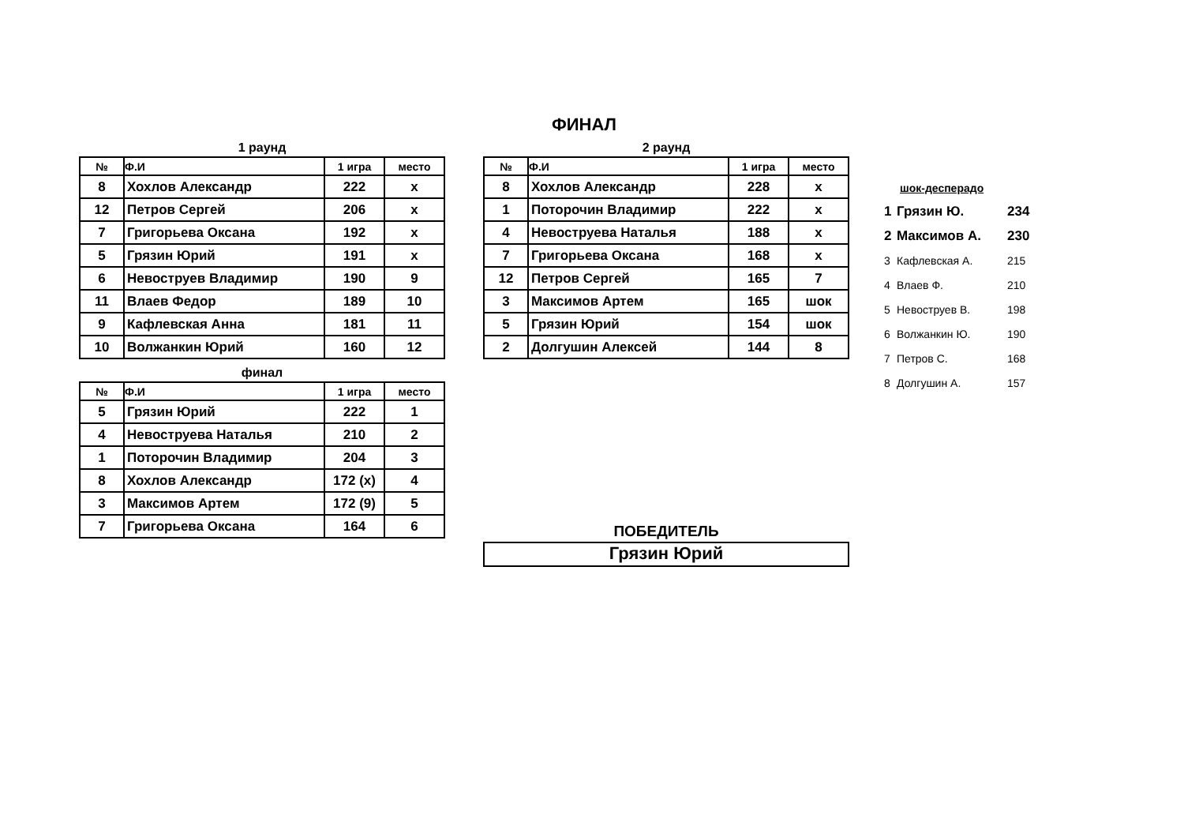ФИНАЛ
1 раунд
| № | Ф.И | 1 игра | место |
| --- | --- | --- | --- |
| 8 | Хохлов Александр | 222 | x |
| 12 | Петров Сергей | 206 | x |
| 7 | Григорьева Оксана | 192 | x |
| 5 | Грязин Юрий | 191 | x |
| 6 | Невоструев Владимир | 190 | 9 |
| 11 | Влаев Федор | 189 | 10 |
| 9 | Кафлевская Анна | 181 | 11 |
| 10 | Волжанкин Юрий | 160 | 12 |
финал
| № | Ф.И | 1 игра | место |
| --- | --- | --- | --- |
| 5 | Грязин Юрий | 222 | 1 |
| 4 | Невоструева Наталья | 210 | 2 |
| 1 | Поторочин Владимир | 204 | 3 |
| 8 | Хохлов Александр | 172 (x) | 4 |
| 3 | Максимов Артем | 172 (9) | 5 |
| 7 | Григорьева Оксана | 164 | 6 |
2 раунд
| № | Ф.И | 1 игра | место |
| --- | --- | --- | --- |
| 8 | Хохлов Александр | 228 | x |
| 1 | Поторочин Владимир | 222 | x |
| 4 | Невоструева Наталья | 188 | x |
| 7 | Григорьева Оксана | 168 | x |
| 12 | Петров Сергей | 165 | 7 |
| 3 | Максимов Артем | 165 | шок |
| 5 | Грязин Юрий | 154 | шок |
| 2 | Долгушин Алексей | 144 | 8 |
ПОБЕДИТЕЛЬ
Грязин Юрий
шок-десперадо
| 1 | Грязин Ю. | 234 |
| 2 | Максимов А. | 230 |
| 3 | Кафлевская А. | 215 |
| 4 | Влаев Ф. | 210 |
| 5 | Невоструев В. | 198 |
| 6 | Волжанкин Ю. | 190 |
| 7 | Петров С. | 168 |
| 8 | Долгушин А. | 157 |